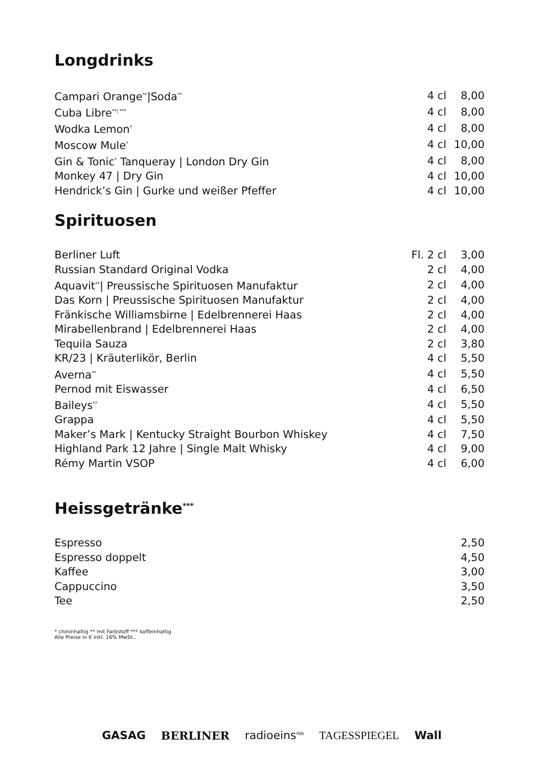Longdrinks
| Campari Orange<sup>**</sup>/Soda<sup>**</sup> | 4 cl | 8,00 |
| Cuba Libre<sup>**/ ***</sup> | 4 cl | 8,00 |
| Wodka Lemon<sup>*</sup> | 4 cl | 8,00 |
| Moscow Mule<sup>*</sup> | 4 cl | 10,00 |
| Gin & Tonic<sup>*</sup> Tanqueray / London Dry Gin | 4 cl | 8,00 |
| Monkey 47 / Dry Gin | 4 cl | 10,00 |
| Hendrick’s Gin / Gurke und weißer Pfeffer | 4 cl | 10,00 |
Spirituosen
| Berliner Luft | Fl. 2 cl | 3,00 |
| Russian Standard Original Vodka | 2 cl | 4,00 |
| Aquavit<sup>**</sup>/ Preussische Spirituosen Manufaktur | 2 cl | 4,00 |
| Das Korn / Preussische Spirituosen Manufaktur | 2 cl | 4,00 |
| Fränkische Williamsbirne / Edelbrennerei Haas | 2 cl | 4,00 |
| Mirabellenbrand / Edelbrennerei Haas | 2 cl | 4,00 |
| Tequila Sauza | 2 cl | 3,80 |
| KR/23 / Kräuterlikör, Berlin | 4 cl | 5,50 |
| Averna<sup>**</sup> | 4 cl | 5,50 |
| Pernod mit Eiswasser | 4 cl | 6,50 |
| Baileys<sup>**</sup> | 4 cl | 5,50 |
| Grappa | 4 cl | 5,50 |
| Maker’s Mark / Kentucky Straight Bourbon Whiskey | 4 cl | 7,50 |
| Highland Park 12 Jahre / Single Malt Whisky | 4 cl | 9,00 |
| Rémy Martin VSOP | 4 cl | 6,00 |
Heissgetränke<sup>***</sup>
| Espresso | 2,50 |
| Espresso doppelt | 4,50 |
| Kaffee | 3,00 |
| Cappuccino | 3,50 |
| Tee | 2,50 |
* chininhaltig ** mit Farbstoff *** koffeinhaltig
Alle Preise in € inkl. 16% MwSt..
GASAG BERLINER radioeins<sup>rbb</sup> TAGESSPIEGEL Wall